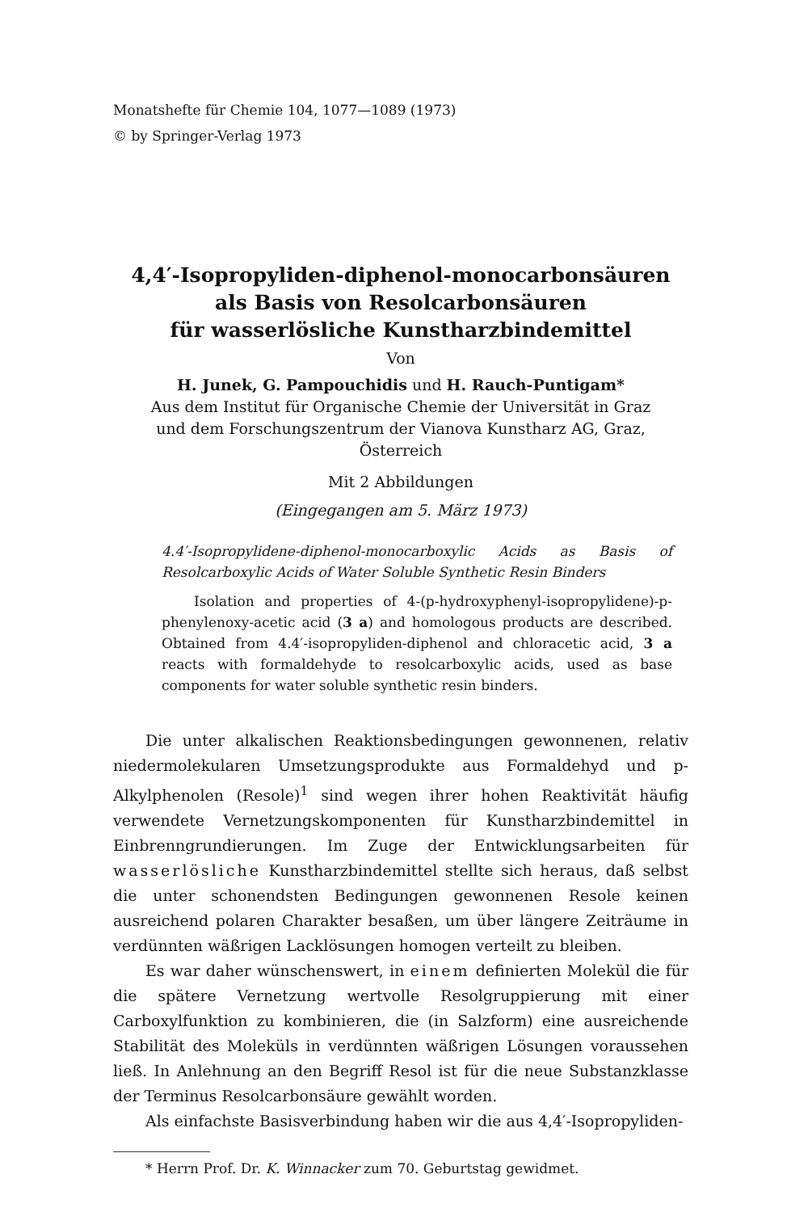Monatshefte für Chemie 104, 1077—1089 (1973)
© by Springer-Verlag 1973
4,4′-Isopropyliden-diphenol-monocarbonsäuren
als Basis von Resolcarbonsäuren
für wasserlösliche Kunstharzbindemittel
Von
H. Junek, G. Pampouchidis und H. Rauch-Puntigam*
Aus dem Institut für Organische Chemie der Universität in Graz
und dem Forschungszentrum der Vianova Kunstharz AG, Graz, Österreich
Mit 2 Abbildungen
(Eingegangen am 5. März 1973)
4.4′-Isopropylidene-diphenol-monocarboxylic Acids as Basis of Resolcarboxylic Acids of Water Soluble Synthetic Resin Binders
Isolation and properties of 4-(p-hydroxyphenyl-isopropylidene)-p-phenylenoxy-acetic acid (3 a) and homologous products are described. Obtained from 4.4′-isopropyliden-diphenol and chloracetic acid, 3 a reacts with formaldehyde to resolcarboxylic acids, used as base components for water soluble synthetic resin binders.
Die unter alkalischen Reaktionsbedingungen gewonnenen, relativ niedermolekularen Umsetzungsprodukte aus Formaldehyd und p-Alkylphenolen (Resole)<sup>1</sup> sind wegen ihrer hohen Reaktivität häufig verwendete Vernetzungskomponenten für Kunstharzbindemittel in Einbrenngrundierungen. Im Zuge der Entwicklungsarbeiten für wasserlösliche Kunstharzbindemittel stellte sich heraus, daß selbst die unter schonendsten Bedingungen gewonnenen Resole keinen ausreichend polaren Charakter besaßen, um über längere Zeiträume in verdünnten wäßrigen Lacklösungen homogen verteilt zu bleiben.
Es war daher wünschenswert, in einem definierten Molekül die für die spätere Vernetzung wertvolle Resolgruppierung mit einer Carboxylfunktion zu kombinieren, die (in Salzform) eine ausreichende Stabilität des Moleküls in verdünnten wäßrigen Lösungen voraussehen ließ. In Anlehnung an den Begriff Resol ist für die neue Substanzklasse der Terminus Resolcarbonsäure gewählt worden.
Als einfachste Basisverbindung haben wir die aus 4,4′-Isopropyliden-
* Herrn Prof. Dr. K. Winnacker zum 70. Geburtstag gewidmet.